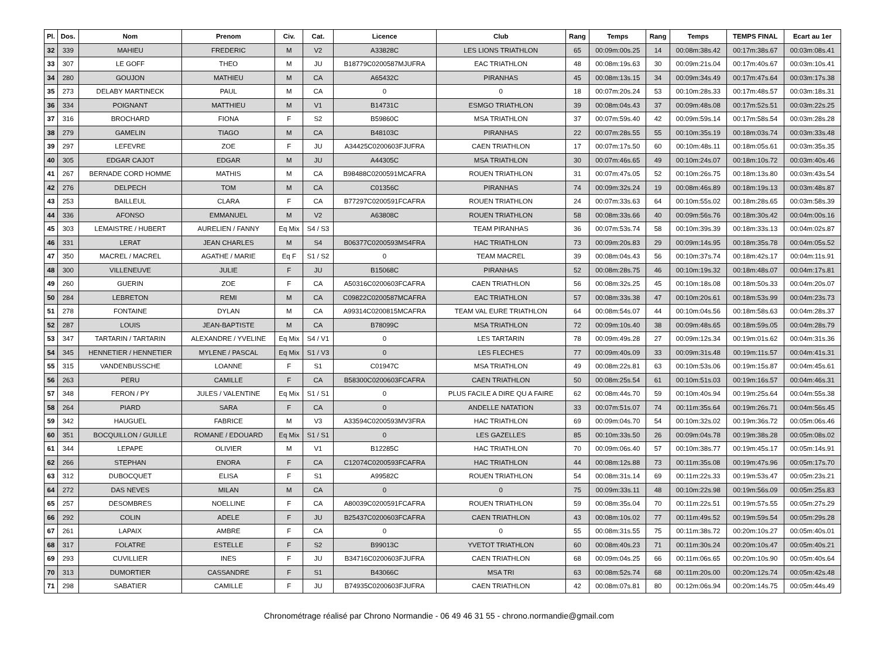| Pl. | Dos. | Nom | Prenom | Civ. | Cat. | Licence | Club | Rang | Temps | Rang | Temps | TEMPS FINAL | Ecart au 1er |
| --- | --- | --- | --- | --- | --- | --- | --- | --- | --- | --- | --- | --- | --- |
| 32 | 339 | MAHIEU | FREDERIC | M | V2 | A33828C | LES LIONS TRIATHLON | 65 | 00:09m:00s.25 | 14 | 00:08m:38s.42 | 00:17m:38s.67 | 00:03m:08s.41 |
| 33 | 307 | LE GOFF | THEO | M | JU | B18779C0200587MJUFRA | EAC TRIATHLON | 48 | 00:08m:19s.63 | 30 | 00:09m:21s.04 | 00:17m:40s.67 | 00:03m:10s.41 |
| 34 | 280 | GOUJON | MATHIEU | M | CA | A65432C | PIRANHAS | 45 | 00:08m:13s.15 | 34 | 00:09m:34s.49 | 00:17m:47s.64 | 00:03m:17s.38 |
| 35 | 273 | DELABY MARTINECK | PAUL | M | CA | 0 | 0 | 18 | 00:07m:20s.24 | 53 | 00:10m:28s.33 | 00:17m:48s.57 | 00:03m:18s.31 |
| 36 | 334 | POIGNANT | MATTHIEU | M | V1 | B14731C | ESMGO TRIATHLON | 39 | 00:08m:04s.43 | 37 | 00:09m:48s.08 | 00:17m:52s.51 | 00:03m:22s.25 |
| 37 | 316 | BROCHARD | FIONA | F | S2 | B59860C | MSA TRIATHLON | 37 | 00:07m:59s.40 | 42 | 00:09m:59s.14 | 00:17m:58s.54 | 00:03m:28s.28 |
| 38 | 279 | GAMELIN | TIAGO | M | CA | B48103C | PIRANHAS | 22 | 00:07m:28s.55 | 55 | 00:10m:35s.19 | 00:18m:03s.74 | 00:03m:33s.48 |
| 39 | 297 | LEFEVRE | ZOE | F | JU | A34425C0200603FJUFRA | CAEN TRIATHLON | 17 | 00:07m:17s.50 | 60 | 00:10m:48s.11 | 00:18m:05s.61 | 00:03m:35s.35 |
| 40 | 305 | EDGAR CAJOT | EDGAR | M | JU | A44305C | MSA TRIATHLON | 30 | 00:07m:46s.65 | 49 | 00:10m:24s.07 | 00:18m:10s.72 | 00:03m:40s.46 |
| 41 | 267 | BERNADE CORD HOMME | MATHIS | M | CA | B98488C0200591MCAFRA | ROUEN TRIATHLON | 31 | 00:07m:47s.05 | 52 | 00:10m:26s.75 | 00:18m:13s.80 | 00:03m:43s.54 |
| 42 | 276 | DELPECH | TOM | M | CA | C01356C | PIRANHAS | 74 | 00:09m:32s.24 | 19 | 00:08m:46s.89 | 00:18m:19s.13 | 00:03m:48s.87 |
| 43 | 253 | BAILLEUL | CLARA | F | CA | B77297C0200591FCAFRA | ROUEN TRIATHLON | 24 | 00:07m:33s.63 | 64 | 00:10m:55s.02 | 00:18m:28s.65 | 00:03m:58s.39 |
| 44 | 336 | AFONSO | EMMANUEL | M | V2 | A63808C | ROUEN TRIATHLON | 58 | 00:08m:33s.66 | 40 | 00:09m:56s.76 | 00:18m:30s.42 | 00:04m:00s.16 |
| 45 | 303 | LEMAISTRE / HUBERT | AURELIEN / FANNY | Eq Mix | S4 / S3 | | TEAM PIRANHAS | 36 | 00:07m:53s.74 | 58 | 00:10m:39s.39 | 00:18m:33s.13 | 00:04m:02s.87 |
| 46 | 331 | LERAT | JEAN CHARLES | M | S4 | B06377C0200593MS4FRA | HAC TRIATHLON | 73 | 00:09m:20s.83 | 29 | 00:09m:14s.95 | 00:18m:35s.78 | 00:04m:05s.52 |
| 47 | 350 | MACREL / MACREL | AGATHE / MARIE | Eq F | S1 / S2 | 0 | TEAM MACREL | 39 | 00:08m:04s.43 | 56 | 00:10m:37s.74 | 00:18m:42s.17 | 00:04m:11s.91 |
| 48 | 300 | VILLENEUVE | JULIE | F | JU | B15068C | PIRANHAS | 52 | 00:08m:28s.75 | 46 | 00:10m:19s.32 | 00:18m:48s.07 | 00:04m:17s.81 |
| 49 | 260 | GUERIN | ZOE | F | CA | A50316C0200603FCAFRA | CAEN TRIATHLON | 56 | 00:08m:32s.25 | 45 | 00:10m:18s.08 | 00:18m:50s.33 | 00:04m:20s.07 |
| 50 | 284 | LEBRETON | REMI | M | CA | C09822C0200587MCAFRA | EAC TRIATHLON | 57 | 00:08m:33s.38 | 47 | 00:10m:20s.61 | 00:18m:53s.99 | 00:04m:23s.73 |
| 51 | 278 | FONTAINE | DYLAN | M | CA | A99314C0200815MCAFRA | TEAM VAL EURE TRIATHLON | 64 | 00:08m:54s.07 | 44 | 00:10m:04s.56 | 00:18m:58s.63 | 00:04m:28s.37 |
| 52 | 287 | LOUIS | JEAN-BAPTISTE | M | CA | B78099C | MSA TRIATHLON | 72 | 00:09m:10s.40 | 38 | 00:09m:48s.65 | 00:18m:59s.05 | 00:04m:28s.79 |
| 53 | 347 | TARTARIN / TARTARIN | ALEXANDRE / YVELINE | Eq Mix | S4 / V1 | 0 | LES TARTARIN | 78 | 00:09m:49s.28 | 27 | 00:09m:12s.34 | 00:19m:01s.62 | 00:04m:31s.36 |
| 54 | 345 | HENNETIER / HENNETIER | MYLENE / PASCAL | Eq Mix | S1 / V3 | 0 | LES FLECHES | 77 | 00:09m:40s.09 | 33 | 00:09m:31s.48 | 00:19m:11s.57 | 00:04m:41s.31 |
| 55 | 315 | VANDENBUSSCHE | LOANNE | F | S1 | C01947C | MSA TRIATHLON | 49 | 00:08m:22s.81 | 63 | 00:10m:53s.06 | 00:19m:15s.87 | 00:04m:45s.61 |
| 56 | 263 | PERU | CAMILLE | F | CA | B58300C0200603FCAFRA | CAEN TRIATHLON | 50 | 00:08m:25s.54 | 61 | 00:10m:51s.03 | 00:19m:16s.57 | 00:04m:46s.31 |
| 57 | 348 | FERON / PY | JULES / VALENTINE | Eq Mix | S1 / S1 | 0 | PLUS FACILE A DIRE QU A FAIRE | 62 | 00:08m:44s.70 | 59 | 00:10m:40s.94 | 00:19m:25s.64 | 00:04m:55s.38 |
| 58 | 264 | PIARD | SARA | F | CA | 0 | ANDELLE NATATION | 33 | 00:07m:51s.07 | 74 | 00:11m:35s.64 | 00:19m:26s.71 | 00:04m:56s.45 |
| 59 | 342 | HAUGUEL | FABRICE | M | V3 | A33594C0200593MV3FRA | HAC TRIATHLON | 69 | 00:09m:04s.70 | 54 | 00:10m:32s.02 | 00:19m:36s.72 | 00:05m:06s.46 |
| 60 | 351 | BOCQUILLON / GUILLE | ROMANE / EDOUARD | Eq Mix | S1 / S1 | 0 | LES GAZELLES | 85 | 00:10m:33s.50 | 26 | 00:09m:04s.78 | 00:19m:38s.28 | 00:05m:08s.02 |
| 61 | 344 | LEPAPE | OLIVIER | M | V1 | B12285C | HAC TRIATHLON | 70 | 00:09m:06s.40 | 57 | 00:10m:38s.77 | 00:19m:45s.17 | 00:05m:14s.91 |
| 62 | 266 | STEPHAN | ENORA | F | CA | C12074C0200593FCAFRA | HAC TRIATHLON | 44 | 00:08m:12s.88 | 73 | 00:11m:35s.08 | 00:19m:47s.96 | 00:05m:17s.70 |
| 63 | 312 | DUBOCQUET | ELISA | F | S1 | A99582C | ROUEN TRIATHLON | 54 | 00:08m:31s.14 | 69 | 00:11m:22s.33 | 00:19m:53s.47 | 00:05m:23s.21 |
| 64 | 272 | DAS NEVES | MILAN | M | CA | 0 | 0 | 75 | 00:09m:33s.11 | 48 | 00:10m:22s.98 | 00:19m:56s.09 | 00:05m:25s.83 |
| 65 | 257 | DESOMBRES | NOELLINE | F | CA | A80039C0200591FCAFRA | ROUEN TRIATHLON | 59 | 00:08m:35s.04 | 70 | 00:11m:22s.51 | 00:19m:57s.55 | 00:05m:27s.29 |
| 66 | 292 | COLIN | ADELE | F | JU | B25437C0200603FCAFRA | CAEN TRIATHLON | 43 | 00:08m:10s.02 | 77 | 00:11m:49s.52 | 00:19m:59s.54 | 00:05m:29s.28 |
| 67 | 261 | LAPAIX | AMBRE | F | CA | 0 | 0 | 55 | 00:08m:31s.55 | 75 | 00:11m:38s.72 | 00:20m:10s.27 | 00:05m:40s.01 |
| 68 | 317 | FOLATRE | ESTELLE | F | S2 | B99013C | YVETOT TRIATHLON | 60 | 00:08m:40s.23 | 71 | 00:11m:30s.24 | 00:20m:10s.47 | 00:05m:40s.21 |
| 69 | 293 | CUVILLIER | INES | F | JU | B34716C0200603FJUFRA | CAEN TRIATHLON | 68 | 00:09m:04s.25 | 66 | 00:11m:06s.65 | 00:20m:10s.90 | 00:05m:40s.64 |
| 70 | 313 | DUMORTIER | CASSANDRE | F | S1 | B43066C | MSA TRI | 63 | 00:08m:52s.74 | 68 | 00:11m:20s.00 | 00:20m:12s.74 | 00:05m:42s.48 |
| 71 | 298 | SABATIER | CAMILLE | F | JU | B74935C0200603FJUFRA | CAEN TRIATHLON | 42 | 00:08m:07s.81 | 80 | 00:12m:06s.94 | 00:20m:14s.75 | 00:05m:44s.49 |
Chronométrage réalisé par Chrono Normandie - 06 49 46 31 55 - chrono.normandie@gmail.com